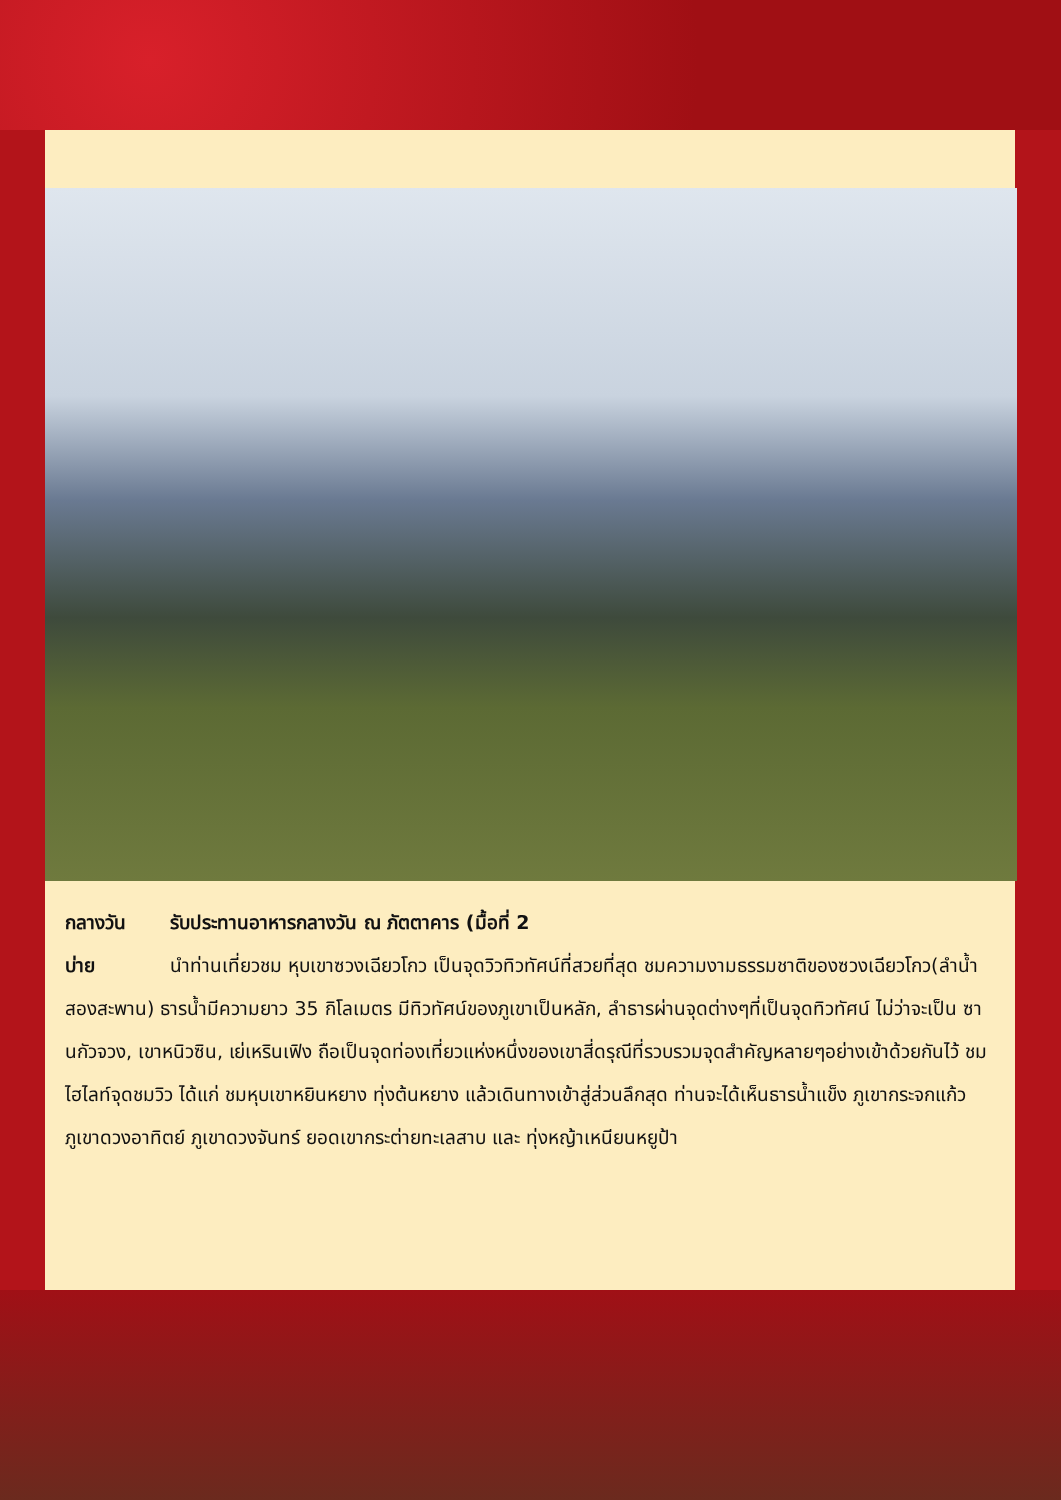กลางวัน รับประทานอาหารกลางวัน ณ ภัตตาคาร (มื้อที่ 2
บ่าย นำท่านเที่ยวชม หุบเขาซวงเฉียวโกว เป็นจุดวิวทิวทัศน์ที่สวยที่สุด ชมความงามธรรมชาติของซวงเฉียวโกว(ลำน้ำสองสะพาน) ธารน้ำมีความยาว 35 กิโลเมตร มีทิวทัศน์ของภูเขาเป็นหลัก, ลำธารผ่านจุดต่างๆที่เป็นจุดทิวทัศน์ ไม่ว่าจะเป็น ซานกัวจวง, เขาหนิวซิน, เย่เหรินเฟิง ถือเป็นจุดท่องเที่ยวแห่งหนึ่งของเขาสี่ดรุณีที่รวบรวมจุดสำคัญหลายๆอย่างเข้าด้วยกันไว้ ชมไฮไลท์จุดชมวิว ได้แก่ ชมหุบเขาหยินหยาง ทุ่งต้นหยาง แล้วเดินทางเข้าสู่ส่วนลึกสุด ท่านจะได้เห็นธารน้ำแข็ง ภูเขากระจกแก้ว ภูเขาดวงอาทิตย์ ภูเขาดวงจันทร์ ยอดเขากระต่ายทะเลสาบ และ ทุ่งหญ้าเหนียนหยูป้า